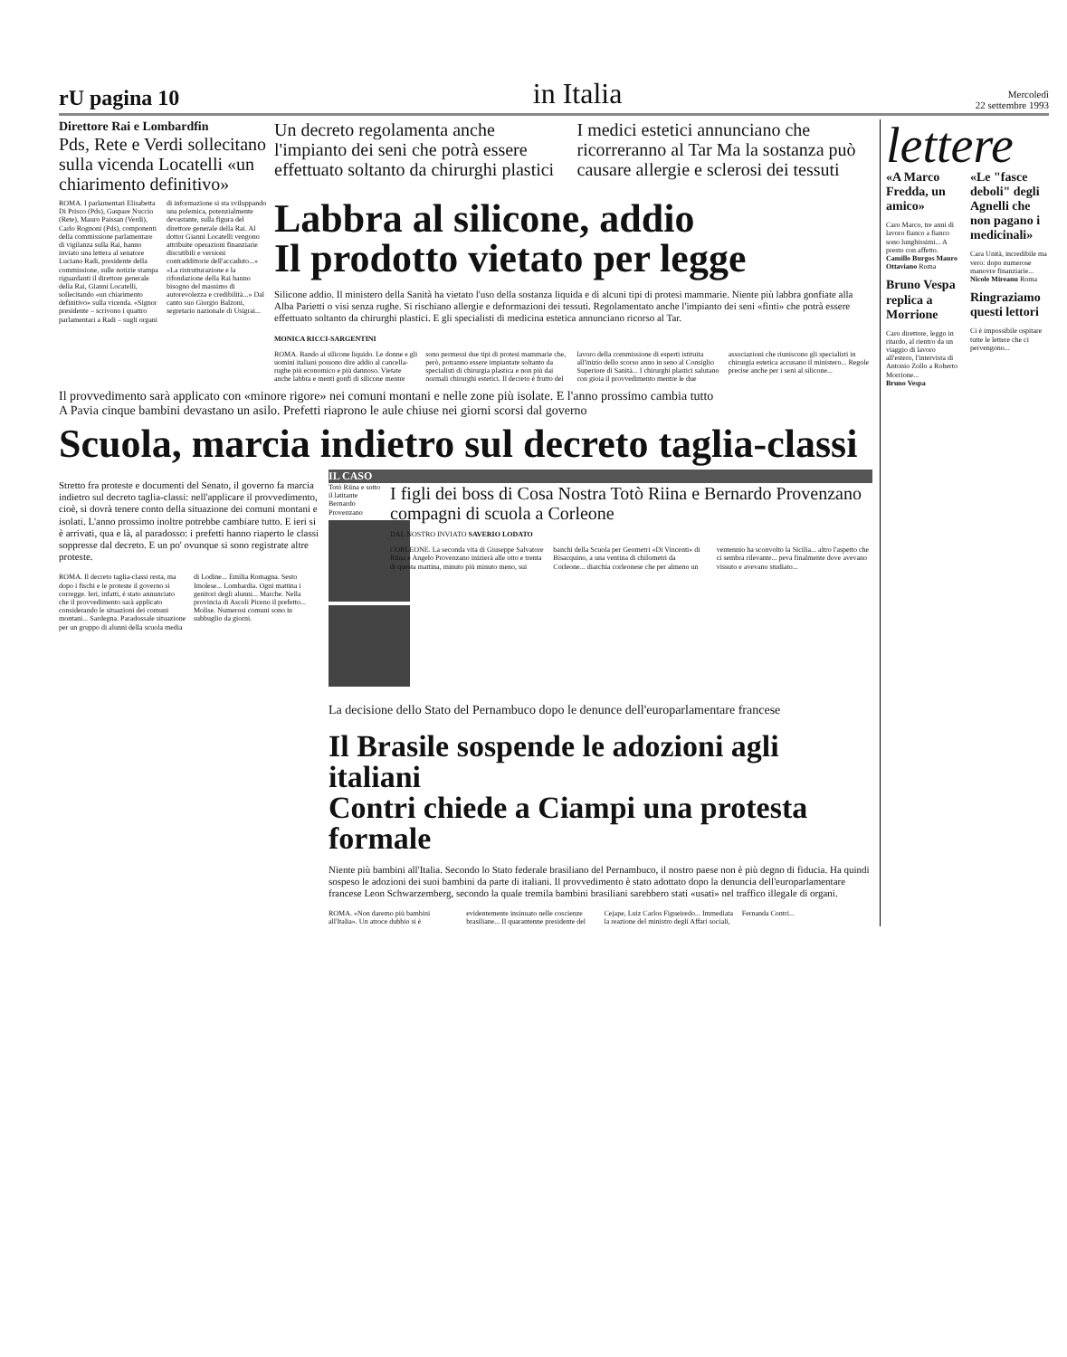rU pagina 10 in Italia Mercoledì
22 settembre 1993
Direttore Rai e Lombardfin
Pds, Rete e Verdi sollecitano sulla vicenda Locatelli «un chiarimento definitivo»
Un decreto regolamenta anche l'impianto dei seni che potrà essere effettuato soltanto da chirurghi plastici
I medici estetici annunciano che ricorreranno al Tar Ma la sostanza può causare allergie e sclerosi dei tessuti
ROMA. I parlamentari Elisabetta Di Prisco (Pds), Gaspare Nuccio (Rete), Mauro Paissan (Verdi), Carlo Rognoni (Pds), componenti della commissione parlamentare di vigilanza sulla Rai, hanno inviato una lettera al senatore Luciano Radi, presidente della commissione, sulle notizie stampa riguardanti il direttore generale della Rai, Gianni Locatelli, sollecitando «un chiarimento definitivo» sulla vicenda. «Signor presidente – scrivono i quattro parlamentari a Radi – sugli organi di informazione si sta sviluppando una polemica, potenzialmente devastante, sulla figura del direttore generale della Rai. Al dottor Gianni Locatelli vengono attribuite operazioni finanziarie discutibili e versioni contraddittorie dell'accaduto...» «La ristrutturazione e la rifondazione della Rai hanno bisogno del massimo di autorevolezza e credibilità...» Dal canto suo Giorgio Balzoni, segretario nazionale di Usigrai...
Labbra al silicone, addio
Il prodotto vietato per legge
Silicone addio. Il ministero della Sanità ha vietato l'uso della sostanza liquida e di alcuni tipi di protesi mammarie. Niente più labbra gonfiate alla Alba Parietti o visi senza rughe. Si rischiano allergie e deformazioni dei tessuti. Regolamentato anche l'impianto dei seni «finti» che potrà essere effettuato soltanto da chirurghi plastici. E gli specialisti di medicina estetica annunciano ricorso al Tar.
MONICA RICCI-SARGENTINI
ROMA. Bando al silicone liquido. Le donne e gli uomini italiani possono dire addio al cancella-rughe più economico e più dannoso. Vietate anche labbra e menti gonfi di silicone mentre sono permessi due tipi di protesi mammarie che, però, potranno essere impiantate soltanto da specialisti di chirurgia plastica e non più dai normali chirurghi estetici. Il decreto è frutto del lavoro della commissione di esperti istituita all'inizio dello scorso anno in seno al Consiglio Superiore di Sanità... I chirurghi plastici salutano con gioia il provvedimento mentre le due associazioni che riuniscono gli specialisti in chirurgia estetica accusano il ministero... Regole precise anche per i seni al silicone...
Il provvedimento sarà applicato con «minore rigore» nei comuni montani e nelle zone più isolate. E l'anno prossimo cambia tutto
A Pavia cinque bambini devastano un asilo. Prefetti riaprono le aule chiuse nei giorni scorsi dal governo
Scuola, marcia indietro sul decreto taglia-classi
Stretto fra proteste e documenti del Senato, il governo fa marcia indietro sul decreto taglia-classi: nell'applicare il provvedimento, cioè, si dovrà tenere conto della situazione dei comuni montani e isolati. L'anno prossimo inoltre potrebbe cambiare tutto. E ieri si è arrivati, qua e là, al paradosso: i prefetti hanno riaperto le classi soppresse dal decreto. E un po' ovunque si sono registrate altre proteste.
ROMA. Il decreto taglia-classi resta, ma dopo i fischi e le proteste il governo si corregge. Ieri, infatti, è stato annunciato che il provvedimento sarà applicato considerando le situazioni dei comuni montani... Sardegna. Paradossale situazione per un gruppo di alunni della scuola media di Lodine... Emilia Romagna. Sesto Imolese... Lombardia. Ogni mattina i genitori degli alunni... Marche. Nella provincia di Ascoli Piceno il prefetto... Molise. Numerosi comuni sono in subbuglio da giorni.
IL CASO
Totò Riina e sotto il latitante Bernardo Provenzano
I figli dei boss di Cosa Nostra Totò Riina e Bernardo Provenzano compagni di scuola a Corleone
DAL NOSTRO INVIATO SAVERIO LODATO
CORLEONE. La seconda vita di Giuseppe Salvatore Riina e Angelo Provenzano inizierà alle otto e trenta di questa mattina, minuto più minuto meno, sui banchi della Scuola per Geometri «Di Vincenti» di Bisacquino, a una ventina di chilometri da Corleone... diarchia corleonese che per almeno un ventennio ha sconvolto la Sicilia... altro l'aspetto che ci sembra rilevante... peva finalmente dove avevano vissuto e avevano studiato...
La decisione dello Stato del Pernambuco dopo le denunce dell'europarlamentare francese
Il Brasile sospende le adozioni agli italiani
Contri chiede a Ciampi una protesta formale
Niente più bambini all'Italia. Secondo lo Stato federale brasiliano del Pernambuco, il nostro paese non è più degno di fiducia. Ha quindi sospeso le adozioni dei suoi bambini da parte di italiani. Il provvedimento è stato adottato dopo la denuncia dell'europarlamentare francese Leon Schwarzemberg, secondo la quale tremila bambini brasiliani sarebbero stati «usati» nel traffico illegale di organi.
ROMA. «Non daremo più bambini all'Italia». Un atroce dubbio si è evidentemente insinuato nelle coscienze brasiliane... Il quarantenne presidente del Cejape, Luiz Carlos Figueiredo... Immediata la reazione del ministro degli Affari sociali, Fernanda Contri...
lettere
«A Marco Fredda, un amico»
Caro Marco, tre anni di lavoro fianco a fianco sono lunghissimi... A presto con affetto.
Camillo Burgos Mauro Ottaviano Roma
Bruno Vespa replica a Morrione
Caro direttore, leggo in ritardo, al rientro da un viaggio di lavoro all'estero, l'intervista di Antonio Zollo a Roberto Morrione...
Bruno Vespa
«Le "fasce deboli" degli Agnelli che non pagano i medicinali»
Cara Unità, incredibile ma vero: dopo numerose manovre finanziarie...
Nicole Mireanu Roma
Ringraziamo questi lettori
Ci è impossibile ospitare tutte le lettere che ci pervengono...